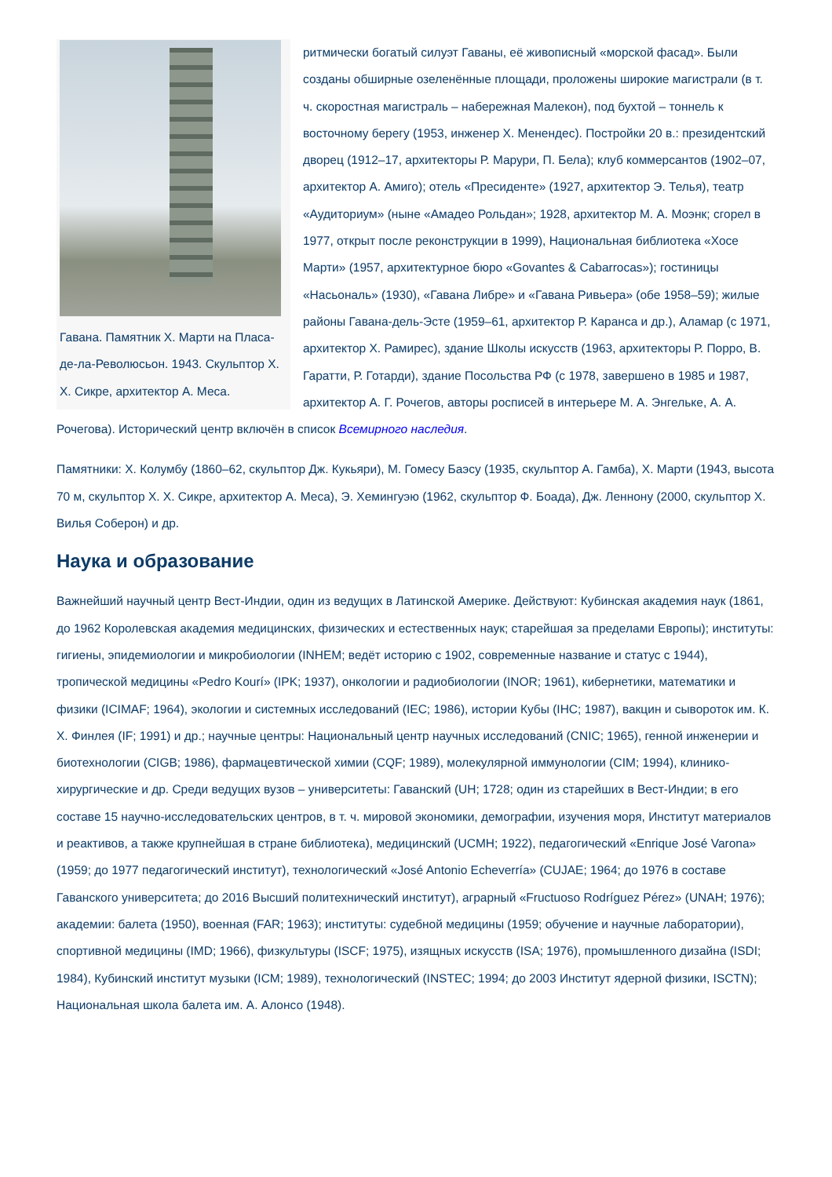Гавана. Памятник Х. Марти на Пласа-де-ла-Революсьон. 1943. Скульптор Х. Х. Сикре, архитектор А. Меса.
ритмически богатый силуэт Гаваны, её живописный «морской фасад». Были созданы обширные озеленённые площади, проложены широкие магистрали (в т. ч. скоростная магистраль – набережная Малекон), под бухтой – тоннель к восточному берегу (1953, инженер Х. Менендес). Постройки 20 в.: президентский дворец (1912–17, архитекторы Р. Марури, П. Бела); клуб коммерсантов (1902–07, архитектор А. Амиго); отель «Пресиденте» (1927, архитектор Э. Телья), театр «Аудиториум» (ныне «Амадео Рольдан»; 1928, архитектор М. А. Моэнк; сгорел в 1977, открыт после реконструкции в 1999), Национальная библиотека «Хосе Марти» (1957, архитектурное бюро «Govantes & Cabarrocas»); гостиницы «Насьональ» (1930), «Гавана Либре» и «Гавана Ривьера» (обе 1958–59); жилые районы Гавана-дель-Эсте (1959–61, архитектор Р. Каранса и др.), Аламар (с 1971, архитектор Х. Рамирес), здание Школы искусств (1963, архитекторы Р. Порро, В. Гаратти, Р. Готарди), здание Посольства РФ (с 1978, завершено в 1985 и 1987, архитектор А. Г. Рочегов, авторы росписей в интерьере М. А. Энгельке, А. А. Рочегова). Исторический центр включён в список Всемирного наследия.
Памятники: Х. Колумбу (1860–62, скульптор Дж. Кукьяри), М. Гомесу Баэсу (1935, скульптор А. Гамба), Х. Марти (1943, высота 70 м, скульптор Х. Х. Сикре, архитектор А. Меса), Э. Хемингуэю (1962, скульптор Ф. Боада), Дж. Леннону (2000, скульптор Х. Вилья Соберон) и др.
Наука и образование
Важнейший научный центр Вест-Индии, один из ведущих в Латинской Америке. Действуют: Кубинская академия наук (1861, до 1962 Королевская академия медицинских, физических и естественных наук; старейшая за пределами Европы); институты: гигиены, эпидемиологии и микробиологии (INHEM; ведёт историю с 1902, современные название и статус с 1944), тропической медицины «Pedro Kourí» (IPK; 1937), онкологии и радиобиологии (INOR; 1961), кибернетики, математики и физики (ICIMAF; 1964), экологии и системных исследований (IEC; 1986), истории Кубы (IHC; 1987), вакцин и сывороток им. К. Х. Финлея (IF; 1991) и др.; научные центры: Национальный центр научных исследований (CNIC; 1965), генной инженерии и биотехнологии (CIGB; 1986), фармацевтической химии (CQF; 1989), молекулярной иммунологии (CIM; 1994), клинико-хирургические и др. Среди ведущих вузов – университеты: Гаванский (UH; 1728; один из старейших в Вест-Индии; в его составе 15 научно-исследовательских центров, в т. ч. мировой экономики, демографии, изучения моря, Институт материалов и реактивов, а также крупнейшая в стране библиотека), медицинский (UCMH; 1922), педагогический «Enrique José Varona» (1959; до 1977 педагогический институт), технологический «José Antonio Echeverría» (CUJAE; 1964; до 1976 в составе Гаванского университета; до 2016 Высший политехнический институт), аграрный «Fructuoso Rodríguez Pérez» (UNAH; 1976); академии: балета (1950), военная (FAR; 1963); институты: судебной медицины (1959; обучение и научные лаборатории), спортивной медицины (IMD; 1966), физкультуры (ISCF; 1975), изящных искусств (ISA; 1976), промышленного дизайна (ISDI; 1984), Кубинский институт музыки (ICM; 1989), технологический (INSTEC; 1994; до 2003 Институт ядерной физики, ISCTN); Национальная школа балета им. А. Алонсо (1948).